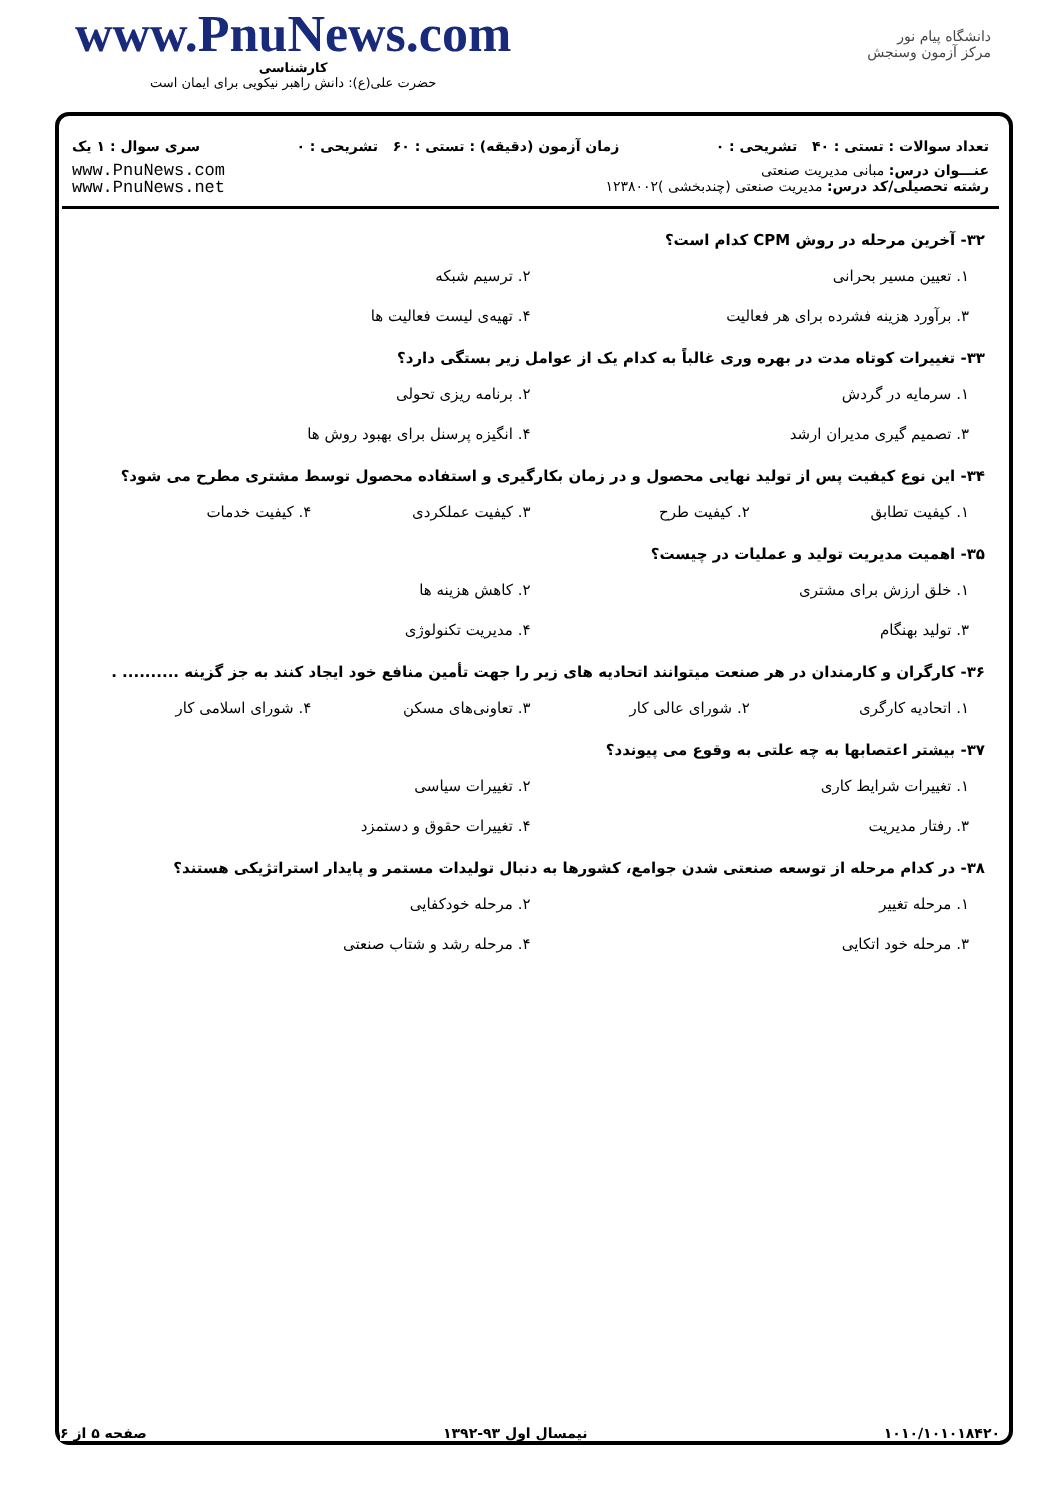www.PnuNews.com
کارشناسی
حضرت علی(ع): دانش راهبر نیکویی برای ایمان است
دانشگاه پیام نور
مرکز آزمون وسنجش
تعداد سوالات : تستی : ۴۰ تشریحی : ۰ زمان آزمون (دقیقه) : تستی : ۶۰ تشریحی : ۰ سری سوال : ۱ یک
عنـــوان درس: مبانی مدیریت صنعتی
رشته تحصیلی/کد درس: مدیریت صنعتی (چندبخشی )۱۲۳۸۰۰۲
www.PnuNews.com
www.PnuNews.net
۳۲- آخرین مرحله در روش CPM کدام است؟
۱. تعیین مسیر بحرانی ۲. ترسیم شبکه ۳. برآورد هزینه فشرده برای هر فعالیت ۴. تهیه‌ی لیست فعالیت ها
۳۳- تغییرات کوتاه مدت در بهره وری غالباً به کدام یک از عوامل زیر بستگی دارد؟
۱. سرمایه در گردش ۲. برنامه ریزی تحولی ۳. تصمیم گیری مدیران ارشد ۴. انگیزه پرسنل برای بهبود روش ها
۳۴- این نوع کیفیت پس از تولید نهایی محصول و در زمان بکارگیری و استفاده محصول توسط مشتری مطرح می شود؟
۱. کیفیت تطابق ۲. کیفیت طرح ۳. کیفیت عملکردی ۴. کیفیت خدمات
۳۵- اهمیت مدیریت تولید و عملیات در چیست؟
۱. خلق ارزش برای مشتری ۲. کاهش هزینه ها ۳. تولید بهنگام ۴. مدیریت تکنولوژی
۳۶- کارگران و کارمندان در هر صنعت میتوانند اتحادیه های زیر را جهت تأمین منافع خود ایجاد کنند به جز گزینه .......... .
۱. اتحادیه کارگری ۲. شورای عالی کار ۳. تعاونی‌های مسکن ۴. شورای اسلامی کار
۳۷- بیشتر اعتصابها به چه علتی به وقوع می پیوندد؟
۱. تغییرات شرایط کاری ۲. تغییرات سیاسی ۳. رفتار مدیریت ۴. تغییرات حقوق و دستمزد
۳۸- در کدام مرحله از توسعه صنعتی شدن جوامع، کشورها به دنبال تولیدات مستمر و پایدار استراتژیکی هستند؟
۱. مرحله تغییر ۲. مرحله خودکفایی ۳. مرحله خود اتکایی ۴. مرحله رشد و شتاب صنعتی
۱۰۱۰/۱۰۱۰۱۸۴۲۰ نیمسال اول ۹۳-۱۳۹۲ صفحه ۵ از ۶